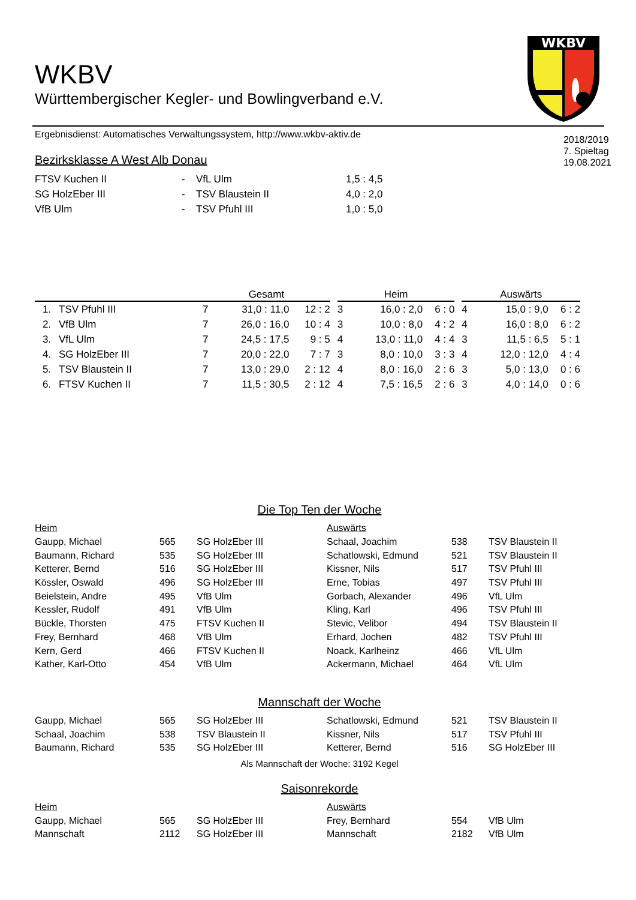WKBV
WKBV
Württembergischer Kegler- und Bowlingverband e.V.
Ergebnisdienst: Automatisches Verwaltungssystem, http://www.wkbv-aktiv.de
Bezirksklasse A West Alb Donau
2018/2019
7. Spieltag
19.08.2021
| FTSV Kuchen II | - | VfL Ulm | 1,5 : 4,5 |
| SG HolzEber III | - | TSV Blaustein II | 4,0 : 2,0 |
| VfB Ulm | - | TSV Pfuhl III | 1,0 : 5,0 |
| | | Gesamt | | | | Heim | | | | Auswärts | | |
| --- | --- | --- | --- | --- | --- | --- | --- | --- | --- | --- | --- | --- |
| 1. | TSV Pfuhl III | 7 | 31,0 : 11,0 | 12 : 2 | | 3 | 16,0 : 2,0 | 6 : 0 | | 4 | 15,0 : 9,0 | 6 : 2 |
| 2. | VfB Ulm | 7 | 26,0 : 16,0 | 10 : 4 | | 3 | 10,0 : 8,0 | 4 : 2 | | 4 | 16,0 : 8,0 | 6 : 2 |
| 3. | VfL Ulm | 7 | 24,5 : 17,5 | 9 : 5 | | 4 | 13,0 : 11,0 | 4 : 4 | | 3 | 11,5 : 6,5 | 5 : 1 |
| 4. | SG HolzEber III | 7 | 20,0 : 22,0 | 7 : 7 | | 3 | 8,0 : 10,0 | 3 : 3 | | 4 | 12,0 : 12,0 | 4 : 4 |
| 5. | TSV Blaustein II | 7 | 13,0 : 29,0 | 2 : 12 | | 4 | 8,0 : 16,0 | 2 : 6 | | 3 | 5,0 : 13,0 | 0 : 6 |
| 6. | FTSV Kuchen II | 7 | 11,5 : 30,5 | 2 : 12 | | 4 | 7,5 : 16,5 | 2 : 6 | | 3 | 4,0 : 14,0 | 0 : 6 |
Die Top Ten der Woche
| Heim | | | Auswärts | | |
| Gaupp, Michael | 565 | SG HolzEber III | Schaal, Joachim | 538 | TSV Blaustein II |
| Baumann, Richard | 535 | SG HolzEber III | Schatlowski, Edmund | 521 | TSV Blaustein II |
| Ketterer, Bernd | 516 | SG HolzEber III | Kissner, Nils | 517 | TSV Pfuhl III |
| Kössler, Oswald | 496 | SG HolzEber III | Erne, Tobias | 497 | TSV Pfuhl III |
| Beielstein, Andre | 495 | VfB Ulm | Gorbach, Alexander | 496 | VfL Ulm |
| Kessler, Rudolf | 491 | VfB Ulm | Kling, Karl | 496 | TSV Pfuhl III |
| Bückle, Thorsten | 475 | FTSV Kuchen II | Stevic, Velibor | 494 | TSV Blaustein II |
| Frey, Bernhard | 468 | VfB Ulm | Erhard, Jochen | 482 | TSV Pfuhl III |
| Kern, Gerd | 466 | FTSV Kuchen II | Noack, Karlheinz | 466 | VfL Ulm |
| Kather, Karl-Otto | 454 | VfB Ulm | Ackermann, Michael | 464 | VfL Ulm |
Mannschaft der Woche
| Gaupp, Michael | 565 | SG HolzEber III | Schatlowski, Edmund | 521 | TSV Blaustein II |
| Schaal, Joachim | 538 | TSV Blaustein II | Kissner, Nils | 517 | TSV Pfuhl III |
| Baumann, Richard | 535 | SG HolzEber III | Ketterer, Bernd | 516 | SG HolzEber III |
Als Mannschaft der Woche: 3192 Kegel
Saisonrekorde
| Heim | | | Auswärts | | |
| Gaupp, Michael | 565 | SG HolzEber III | Frey, Bernhard | 554 | VfB Ulm |
| Mannschaft | 2112 | SG HolzEber III | Mannschaft | 2182 | VfB Ulm |